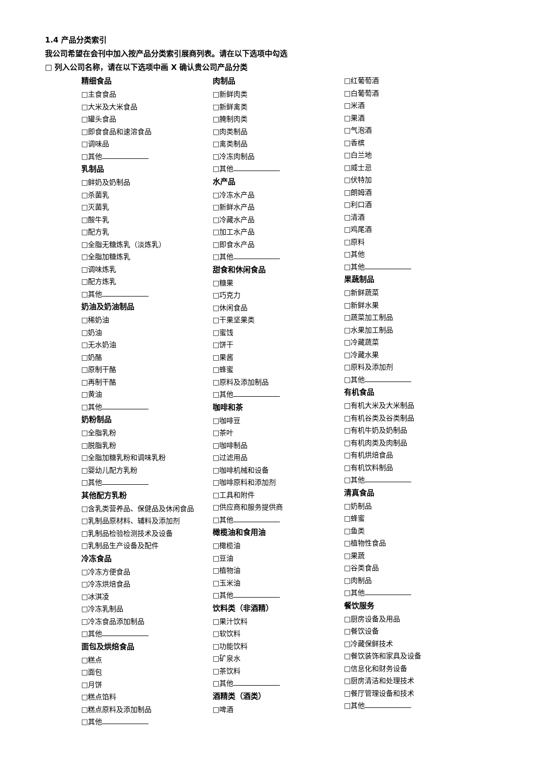1.4 产品分类索引
我公司希望在会刊中加入按产品分类索引展商列表。请在以下选项中勾选
□ 列入公司名称，请在以下选项中画 X 确认贵公司产品分类
精细食品
□主食食品
□大米及大米食品
□罐头食品
□即食食品和速溶食品
□调味品
□其他
乳制品
□鲜奶及奶制品
□杀菌乳
□灭菌乳
□酸牛乳
□配方乳
□全脂无糖炼乳（淡炼乳）
□全脂加糖炼乳
□调味炼乳
□配方炼乳
□其他
奶油及奶油制品
□稀奶油
□奶油
□无水奶油
□奶酪
□原制干酪
□再制干酪
□黄油
□其他
奶粉制品
□全脂乳粉
□脱脂乳粉
□全脂加糖乳粉和调味乳粉
□婴幼儿配方乳粉
□其他
其他配方乳粉
□含乳类营养品、保健品及休闲食品
□乳制品原材料、辅料及添加剂
□乳制品检验检测技术及设备
□乳制品生产设备及配件
冷冻食品
□冷冻方便食品
□冷冻烘焙食品
□冰淇凌
□冷冻乳制品
□冷冻食品添加制品
□其他
面包及烘焙食品
□糕点
□面包
□月饼
□糕点馅料
□糕点原料及添加制品
□其他
肉制品
□新鲜肉类
□新鲜禽类
□腌制肉类
□肉类制品
□禽类制品
□冷冻肉制品
□其他
水产品
□冷冻水产品
□新鲜水产品
□冷藏水产品
□加工水产品
□即食水产品
□其他
甜食和休闲食品
□糖果
□巧克力
□休闲食品
□干果坚果类
□蜜饯
□饼干
□果酱
□蜂蜜
□原料及添加制品
□其他
咖啡和茶
□咖啡豆
□茶叶
□咖啡制品
□过滤用品
□咖啡机械和设备
□咖啡原料和添加剂
□工具和附件
□供应商和服务提供商
□其他
橄榄油和食用油
□橄榄油
□豆油
□植物油
□玉米油
□其他
饮料类（非酒精）
□果汁饮料
□软饮料
□功能饮料
□矿泉水
□茶饮料
□其他
酒精类（酒类）
□啤酒
□红葡萄酒
□白葡萄酒
□米酒
□果酒
□气泡酒
□香槟
□白兰地
□威士忌
□伏特加
□朗姆酒
□利口酒
□清酒
□鸡尾酒
□原料
□其他
□其他
果蔬制品
□新鲜蔬菜
□新鲜水果
□蔬菜加工制品
□水果加工制品
□冷藏蔬菜
□冷藏水果
□原料及添加剂
□其他
有机食品
□有机大米及大米制品
□有机谷类及谷类制品
□有机牛奶及奶制品
□有机肉类及肉制品
□有机烘焙食品
□有机饮料制品
□其他
清真食品
□奶制品
□蜂蜜
□鱼类
□植物性食品
□果蔬
□谷类食品
□肉制品
□其他
餐饮服务
□厨房设备及用品
□餐饮设备
□冷藏保鲜技术
□餐饮装饰和家具及设备
□信息化和财务设备
□厨房清洁和处理技术
□餐厅管理设备和技术
□其他